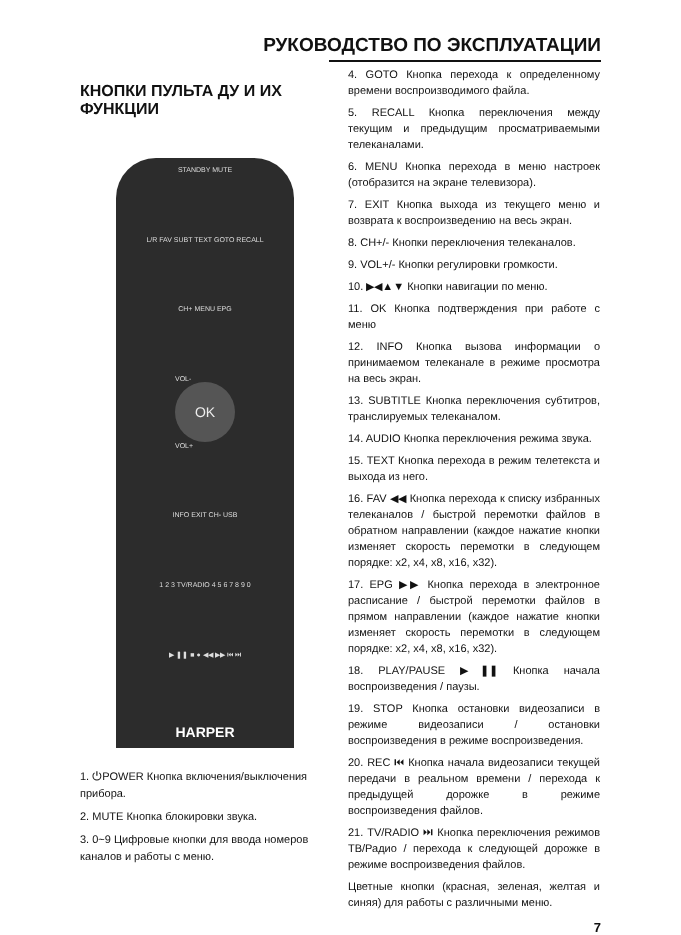РУКОВОДСТВО ПО ЭКСПЛУАТАЦИИ
КНОПКИ ПУЛЬТА ДУ И ИХ ФУНКЦИИ
STANDBY MUTE
L/R FAV SUBT TEXT GOTO RECALL
CH+ MENU EPG
VOL-
OK
VOL+
INFO EXIT CH- USB
1 2 3 TV/RADIO 4 5 6 7 8 9 0
▶ ❚❚ ■ ● ◀◀ ▶▶ ⏮ ⏭
HARPER
1. ⏻POWER Кнопка включения/выключения прибора.
2. MUTE Кнопка блокировки звука.
3. 0~9 Цифровые кнопки для ввода номеров каналов и работы с меню.
4. GOTO Кнопка перехода к определенному времени воспроизводимого файла.
5. RECALL Кнопка переключения между текущим и предыдущим просматриваемыми телеканалами.
6. MENU Кнопка перехода в меню настроек (отобразится на экране телевизора).
7. EXIT Кнопка выхода из текущего меню и возврата к воспроизведению на весь экран.
8. CH+/- Кнопки переключения телеканалов.
9. VOL+/- Кнопки регулировки громкости.
10. ▶◀▲▼ Кнопки навигации по меню.
11. OK Кнопка подтверждения при работе с меню
12. INFO Кнопка вызова информации о принимаемом телеканале в режиме просмотра на весь экран.
13. SUBTITLE Кнопка переключения субтитров, транслируемых телеканалом.
14. AUDIO Кнопка переключения режима звука.
15. TEXT Кнопка перехода в режим телетекста и выхода из него.
16. FAV ◀◀ Кнопка перехода к списку избранных телеканалов / быстрой перемотки файлов в обратном направлении (каждое нажатие кнопки изменяет скорость перемотки в следующем порядке: x2, x4, x8, x16, x32).
17. EPG ▶▶ Кнопка перехода в электронное расписание / быстрой перемотки файлов в прямом направлении (каждое нажатие кнопки изменяет скорость перемотки в следующем порядке: x2, x4, x8, x16, x32).
18. PLAY/PAUSE ▶❚❚ Кнопка начала воспроизведения / паузы.
19. STOP Кнопка остановки видеозаписи в режиме видеозаписи / остановки воспроизведения в режиме воспроизведения.
20. REC ⏮ Кнопка начала видеозаписи текущей передачи в реальном времени / перехода к предыдущей дорожке в режиме воспроизведения файлов.
21. TV/RADIO ⏭ Кнопка переключения режимов ТВ/Радио / перехода к следующей дорожке в режиме воспроизведения файлов.
Цветные кнопки (красная, зеленая, желтая и синяя) для работы с различными меню.
7